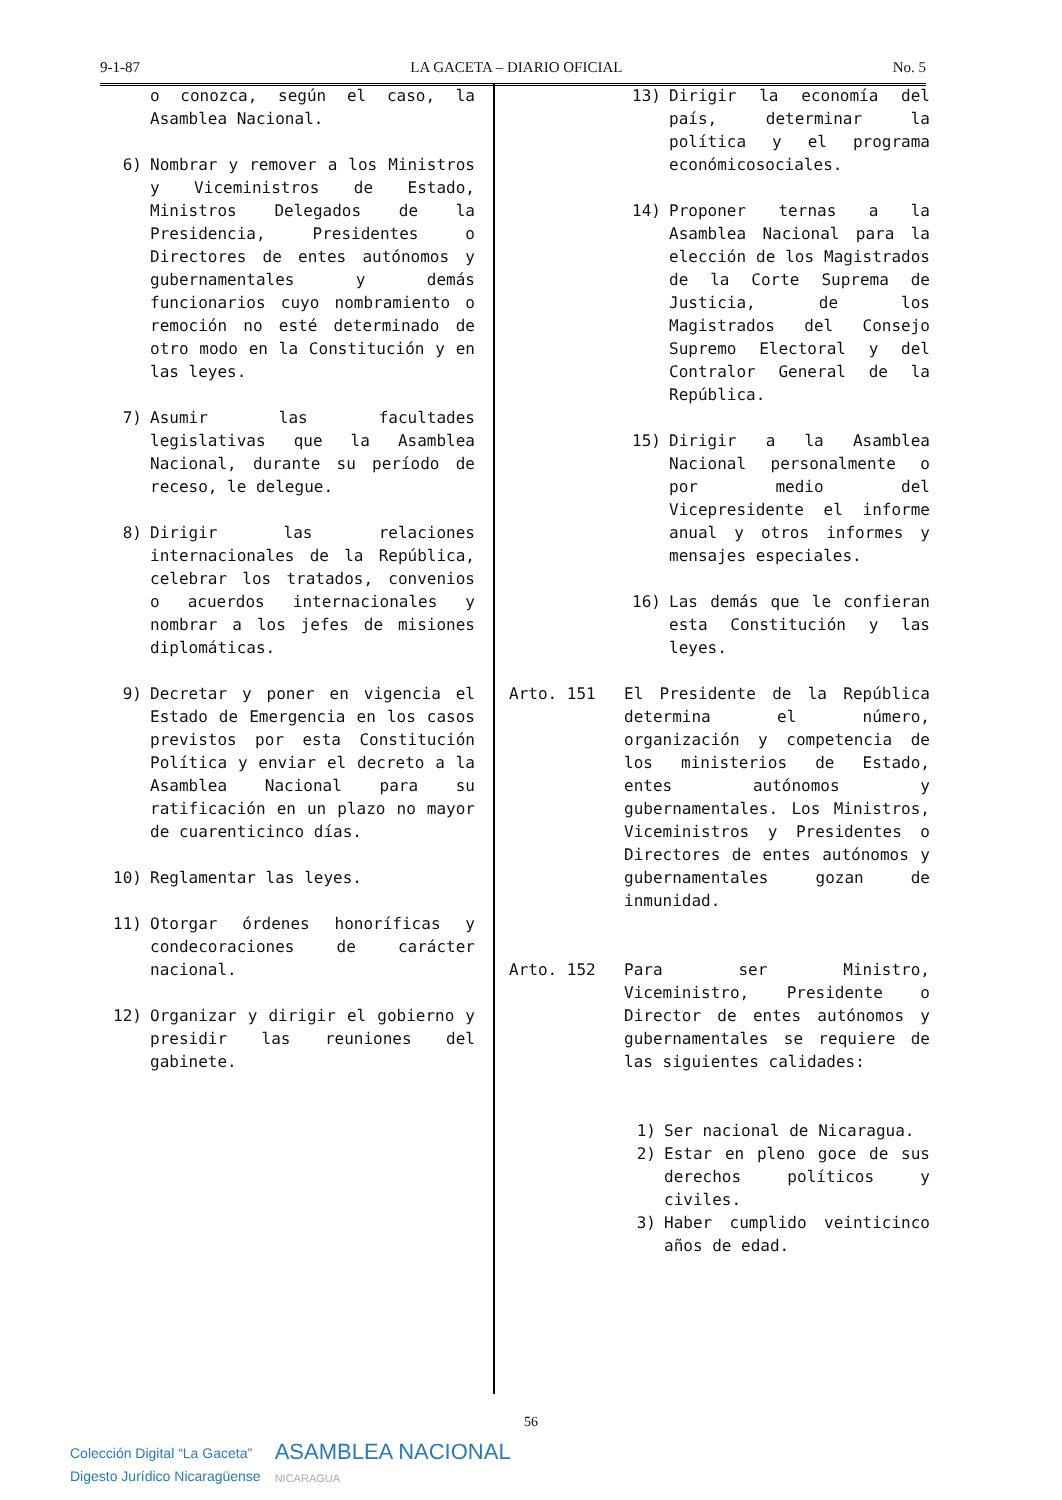9-1-87 LA GACETA – DIARIO OFICIAL No. 5
o conozca, según el caso, la Asamblea Nacional.
6) Nombrar y remover a los Ministros y Viceministros de Estado, Ministros Delegados de la Presidencia, Presidentes o Directores de entes autónomos y gubernamentales y demás funcionarios cuyo nombramiento o remoción no esté determinado de otro modo en la Constitución y en las leyes.
7) Asumir las facultades legislativas que la Asamblea Nacional, durante su período de receso, le delegue.
8) Dirigir las relaciones internacionales de la República, celebrar los tratados, convenios o acuerdos internacionales y nombrar a los jefes de misiones diplomáticas.
9) Decretar y poner en vigencia el Estado de Emergencia en los casos previstos por esta Constitución Política y enviar el decreto a la Asamblea Nacional para su ratificación en un plazo no mayor de cuarenticinco días.
10) Reglamentar las leyes.
11) Otorgar órdenes honoríficas y condecoraciones de carácter nacional.
12) Organizar y dirigir el gobierno y presidir las reuniones del gabinete.
13) Dirigir la economía del país, determinar la política y el programa económicosociales.
14) Proponer ternas a la Asamblea Nacional para la elección de los Magistrados de la Corte Suprema de Justicia, de los Magistrados del Consejo Supremo Electoral y del Contralor General de la República.
15) Dirigir a la Asamblea Nacional personalmente o por medio del Vicepresidente el informe anual y otros informes y mensajes especiales.
16) Las demás que le confieran esta Constitución y las leyes.
Arto. 151 El Presidente de la República determina el número, organización y competencia de los ministerios de Estado, entes autónomos y gubernamentales. Los Ministros, Viceministros y Presidentes o Directores de entes autónomos y gubernamentales gozan de inmunidad.
Arto. 152 Para ser Ministro, Viceministro, Presidente o Director de entes autónomos y gubernamentales se requiere de las siguientes calidades:
1) Ser nacional de Nicaragua.
2) Estar en pleno goce de sus derechos políticos y civiles.
3) Haber cumplido veinticinco años de edad.
56
Colección Digital “La Gaceta”
Digesto Jurídico Nicaragüense
ASAMBLEA NACIONAL
NICARAGUA